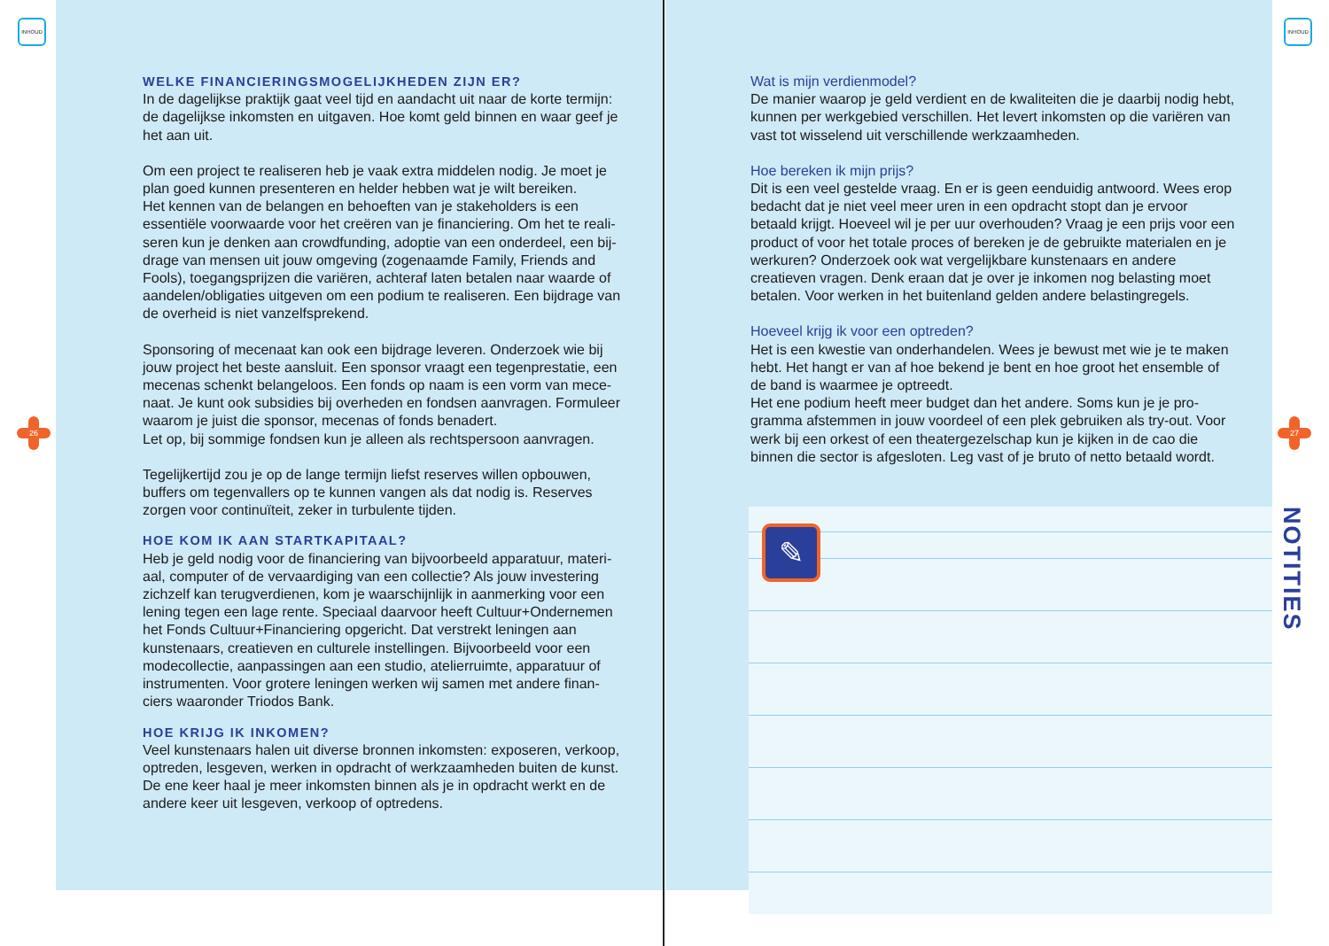INHOUD INHOUD
26 27
WELKE FINANCIERINGSMOGELIJKHEDEN ZIJN ER?
In de dagelijkse praktijk gaat veel tijd en aandacht uit naar de korte termijn: de dagelijkse inkomsten en uitgaven. Hoe komt geld binnen en waar geef je het aan uit.
Om een project te realiseren heb je vaak extra middelen nodig. Je moet je plan goed kunnen presenteren en helder hebben wat je wilt bereiken.
Het kennen van de belangen en behoeften van je stakeholders is een essentiële voorwaarde voor het creëren van je financiering. Om het te reali-seren kun je denken aan crowdfunding, adoptie van een onderdeel, een bij-drage van mensen uit jouw omgeving (zogenaamde Family, Friends and Fools), toegangsprijzen die variëren, achteraf laten betalen naar waarde of aandelen/obligaties uitgeven om een podium te realiseren. Een bijdrage van de overheid is niet vanzelfsprekend.
Sponsoring of mecenaat kan ook een bijdrage leveren. Onderzoek wie bij jouw project het beste aansluit. Een sponsor vraagt een tegenprestatie, een mecenas schenkt belangeloos. Een fonds op naam is een vorm van mece-naat. Je kunt ook subsidies bij overheden en fondsen aanvragen. Formuleer waarom je juist die sponsor, mecenas of fonds benadert.
Let op, bij sommige fondsen kun je alleen als rechtspersoon aanvragen.
Tegelijkertijd zou je op de lange termijn liefst reserves willen opbouwen, buffers om tegenvallers op te kunnen vangen als dat nodig is. Reserves zorgen voor continuïteit, zeker in turbulente tijden.
HOE KOM IK AAN STARTKAPITAAL?
Heb je geld nodig voor de financiering van bijvoorbeeld apparatuur, materi-aal, computer of de vervaardiging van een collectie? Als jouw investering zichzelf kan terugverdienen, kom je waarschijnlijk in aanmerking voor een lening tegen een lage rente. Speciaal daarvoor heeft Cultuur+Ondernemen het Fonds Cultuur+Financiering opgericht. Dat verstrekt leningen aan kunstenaars, creatieven en culturele instellingen. Bijvoorbeeld voor een modecollectie, aanpassingen aan een studio, atelierruimte, apparatuur of instrumenten. Voor grotere leningen werken wij samen met andere finan-ciers waaronder Triodos Bank.
HOE KRIJG IK INKOMEN?
Veel kunstenaars halen uit diverse bronnen inkomsten: exposeren, verkoop, optreden, lesgeven, werken in opdracht of werkzaamheden buiten de kunst. De ene keer haal je meer inkomsten binnen als je in opdracht werkt en de andere keer uit lesgeven, verkoop of optredens.
Wat is mijn verdienmodel?
De manier waarop je geld verdient en de kwaliteiten die je daarbij nodig hebt, kunnen per werkgebied verschillen. Het levert inkomsten op die variëren van vast tot wisselend uit verschillende werkzaamheden.
Hoe bereken ik mijn prijs?
Dit is een veel gestelde vraag. En er is geen eenduidig antwoord. Wees erop bedacht dat je niet veel meer uren in een opdracht stopt dan je ervoor betaald krijgt. Hoeveel wil je per uur overhouden? Vraag je een prijs voor een product of voor het totale proces of bereken je de gebruikte materialen en je werkuren? Onderzoek ook wat vergelijkbare kunstenaars en andere creatieven vragen. Denk eraan dat je over je inkomen nog belasting moet betalen. Voor werken in het buitenland gelden andere belastingregels.
Hoeveel krijg ik voor een optreden?
Het is een kwestie van onderhandelen. Wees je bewust met wie je te maken hebt. Het hangt er van af hoe bekend je bent en hoe groot het ensemble of de band is waarmee je optreedt.
Het ene podium heeft meer budget dan het andere. Soms kun je je pro-gramma afstemmen in jouw voordeel of een plek gebruiken als try-out. Voor werk bij een orkest of een theatergezelschap kun je kijken in de cao die binnen die sector is afgesloten. Leg vast of je bruto of netto betaald wordt.
✎
NOTITIES